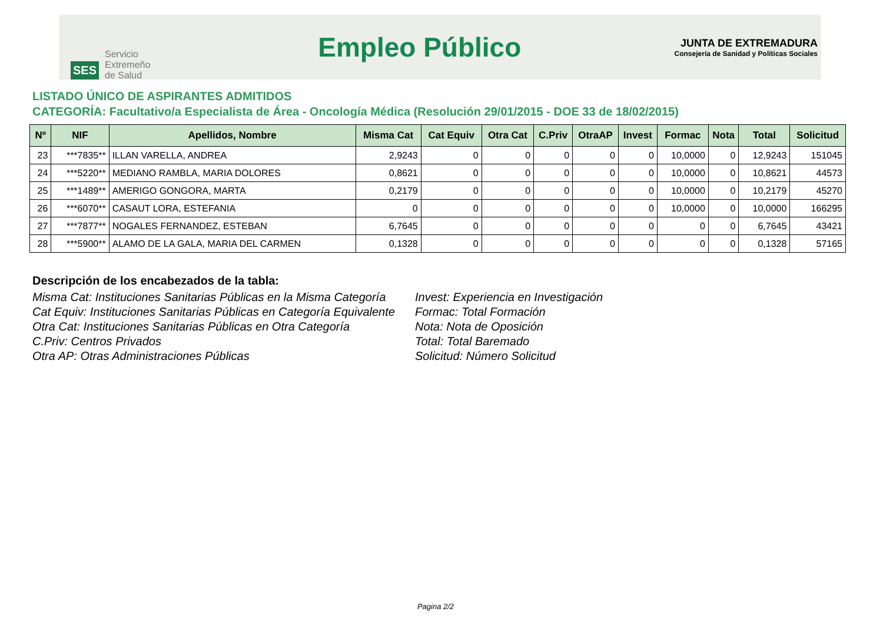SES
Servicio
Extremeño
de Salud
Empleo Público
JUNTA DE EXTREMADURA
Consejería de Sanidad y Políticas Sociales
LISTADO ÚNICO DE ASPIRANTES ADMITIDOS
CATEGORÍA: Facultativo/a Especialista de Área - Oncología Médica (Resolución 29/01/2015 - DOE 33 de 18/02/2015)
| Nº | NIF | Apellidos, Nombre | Misma Cat | Cat Equiv | Otra Cat | C.Priv | OtraAP | Invest | Formac | Nota | Total | Solicitud |
| --- | --- | --- | --- | --- | --- | --- | --- | --- | --- | --- | --- | --- |
| 23 | ***7835** | ILLAN VARELLA, ANDREA | 2,9243 | 0 | 0 | 0 | 0 | 0 | 10,0000 | 0 | 12,9243 | 151045 |
| 24 | ***5220** | MEDIANO RAMBLA, MARIA DOLORES | 0,8621 | 0 | 0 | 0 | 0 | 0 | 10,0000 | 0 | 10,8621 | 44573 |
| 25 | ***1489** | AMERIGO GONGORA, MARTA | 0,2179 | 0 | 0 | 0 | 0 | 0 | 10,0000 | 0 | 10,2179 | 45270 |
| 26 | ***6070** | CASAUT LORA, ESTEFANIA | 0 | 0 | 0 | 0 | 0 | 0 | 10,0000 | 0 | 10,0000 | 166295 |
| 27 | ***7877** | NOGALES FERNANDEZ, ESTEBAN | 6,7645 | 0 | 0 | 0 | 0 | 0 | 0 | 0 | 6,7645 | 43421 |
| 28 | ***5900** | ALAMO DE LA GALA, MARIA DEL CARMEN | 0,1328 | 0 | 0 | 0 | 0 | 0 | 0 | 0 | 0,1328 | 57165 |
Descripción de los encabezados de la tabla:
Misma Cat: Instituciones Sanitarias Públicas en la Misma Categoría
Cat Equiv: Instituciones Sanitarias Públicas en Categoría Equivalente
Otra Cat: Instituciones Sanitarias Públicas en Otra Categoría
C.Priv: Centros Privados
Otra AP: Otras Administraciones Públicas
Invest: Experiencia en Investigación
Formac: Total Formación
Nota: Nota de Oposición
Total: Total Baremado
Solicitud: Número Solicitud
Pagina 2/2